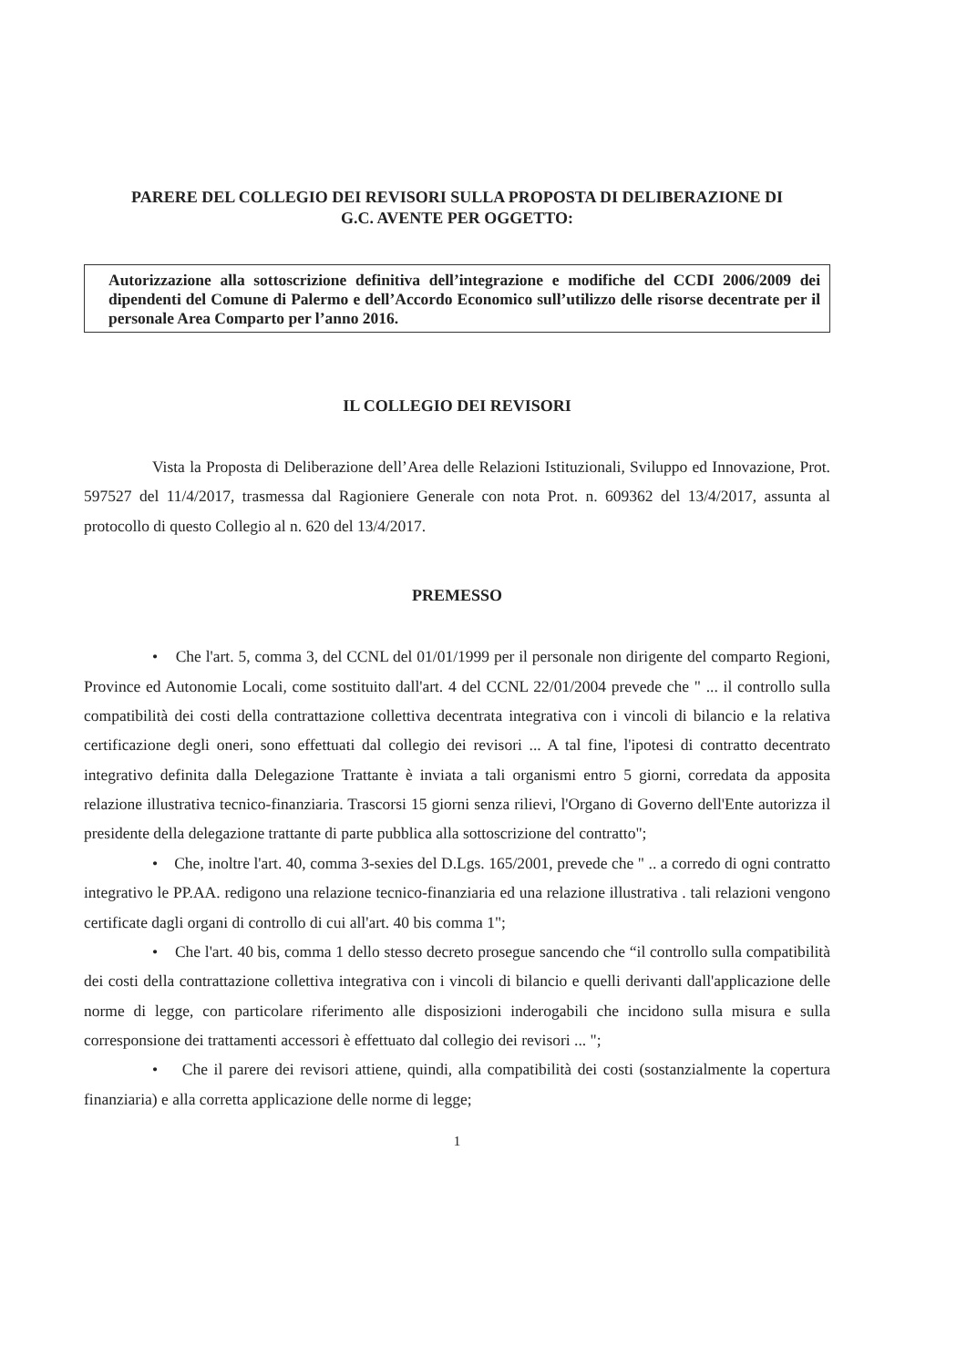PARERE DEL COLLEGIO DEI REVISORI SULLA PROPOSTA DI DELIBERAZIONE DI
G.C. AVENTE PER OGGETTO:
Autorizzazione alla sottoscrizione definitiva dell’integrazione e modifiche del CCDI 2006/2009 dei dipendenti del Comune di Palermo e dell’Accordo Economico sull’utilizzo delle risorse decentrate per il personale Area Comparto per l’anno 2016.
IL COLLEGIO DEI REVISORI
Vista la Proposta di Deliberazione dell’Area delle Relazioni Istituzionali, Sviluppo ed Innovazione, Prot. 597527 del 11/4/2017, trasmessa dal Ragioniere Generale con nota Prot. n. 609362 del 13/4/2017, assunta al protocollo di questo Collegio al n. 620 del 13/4/2017.
PREMESSO
• Che l'art. 5, comma 3, del CCNL del 01/01/1999 per il personale non dirigente del comparto Regioni, Province ed Autonomie Locali, come sostituito dall'art. 4 del CCNL 22/01/2004 prevede che " ... il controllo sulla compatibilità dei costi della contrattazione collettiva decentrata integrativa con i vincoli di bilancio e la relativa certificazione degli oneri, sono effettuati dal collegio dei revisori ... A tal fine, l'ipotesi di contratto decentrato integrativo definita dalla Delegazione Trattante è inviata a tali organismi entro 5 giorni, corredata da apposita relazione illustrativa tecnico-finanziaria. Trascorsi 15 giorni senza rilievi, l'Organo di Governo dell'Ente autorizza il presidente della delegazione trattante di parte pubblica alla sottoscrizione del contratto";
• Che, inoltre l'art. 40, comma 3-sexies del D.Lgs. 165/2001, prevede che " .. a corredo di ogni contratto integrativo le PP.AA. redigono una relazione tecnico-finanziaria ed una relazione illustrativa . tali relazioni vengono certificate dagli organi di controllo di cui all'art. 40 bis comma 1";
• Che l'art. 40 bis, comma 1 dello stesso decreto prosegue sancendo che “il controllo sulla compatibilità dei costi della contrattazione collettiva integrativa con i vincoli di bilancio e quelli derivanti dall'applicazione delle norme di legge, con particolare riferimento alle disposizioni inderogabili che incidono sulla misura e sulla corresponsione dei trattamenti accessori è effettuato dal collegio dei revisori ... ";
• Che il parere dei revisori attiene, quindi, alla compatibilità dei costi (sostanzialmente la copertura finanziaria) e alla corretta applicazione delle norme di legge;
1